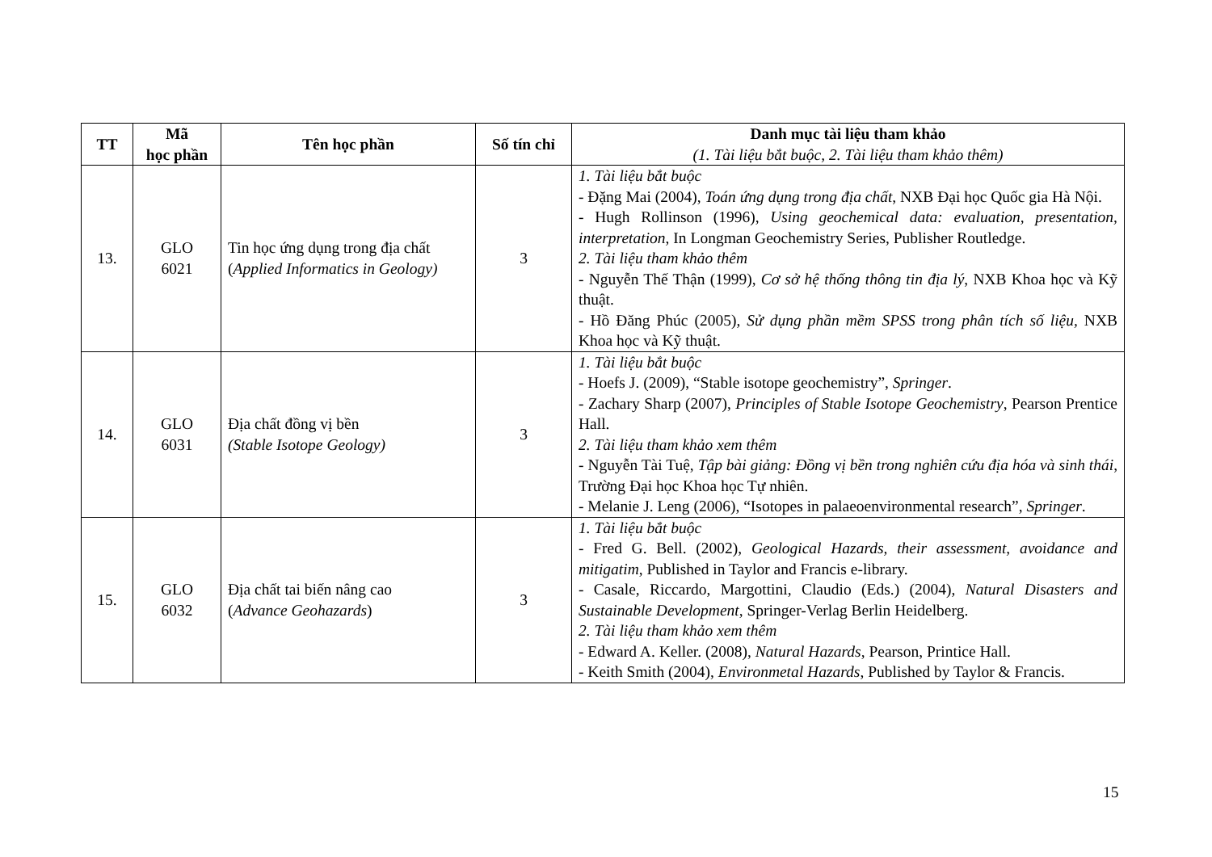| TT | Mã học phần | Tên học phần | Số tín chỉ | Danh mục tài liệu tham khảo (1. Tài liệu bắt buộc, 2. Tài liệu tham khảo thêm) |
| --- | --- | --- | --- | --- |
| 13. | GLO 6021 | Tin học ứng dụng trong địa chất ( Applied Informatics in Geology) | 3 | 1. Tài liệu bắt buộc - Đặng Mai (2004), Toán ứng dụng trong địa chất , NXB Đại học Quốc gia Hà Nội. - Hugh Rollinson (1996), Using geochemical data: evaluation, presentation, interpretation , In Longman Geochemistry Series, Publisher Routledge. 2. Tài liệu tham khảo thêm - Nguyễn Thế Thận (1999), Cơ sở hệ thống thông tin địa lý , NXB Khoa học và Kỹ thuật. - Hồ Đăng Phúc (2005), Sử dụng phần mềm SPSS trong phân tích số liệu, NXB Khoa học và Kỹ thuật. |
| 14. | GLO 6031 | Địa chất đồng vị bền (Stable Isotope Geology) | 3 | 1. Tài liệu bắt buộc - Hoefs J. (2009), “Stable isotope geochemistry”, Springer . - Zachary Sharp (2007), Principles of Stable Isotope Geochemistry , Pearson Prentice Hall. 2. Tài liệu tham khảo xem thêm - Nguyễn Tài Tuệ, Tập bài giảng: Đồng vị bền trong nghiên cứu địa hóa và sinh thái , Trường Đại học Khoa học Tự nhiên. - Melanie J. Leng (2006), “Isotopes in palaeoenvironmental research”, Springer . |
| 15. | GLO 6032 | Địa chất tai biến nâng cao ( Advance Geohazards ) | 3 | 1. Tài liệu bắt buộc - Fred G. Bell. (2002), Geological Hazards, their assessment, avoidance and mitigatim , Published in Taylor and Francis e-library. - Casale, Riccardo, Margottini, Claudio (Eds.) (2004), Natural Disasters and Sustainable Development , Springer-Verlag Berlin Heidelberg. 2. Tài liệu tham khảo xem thêm - Edward A. Keller. (2008), Natural Hazards , Pearson, Printice Hall. - Keith Smith (2004), Environmetal Hazards , Published by Taylor & Francis. |
15